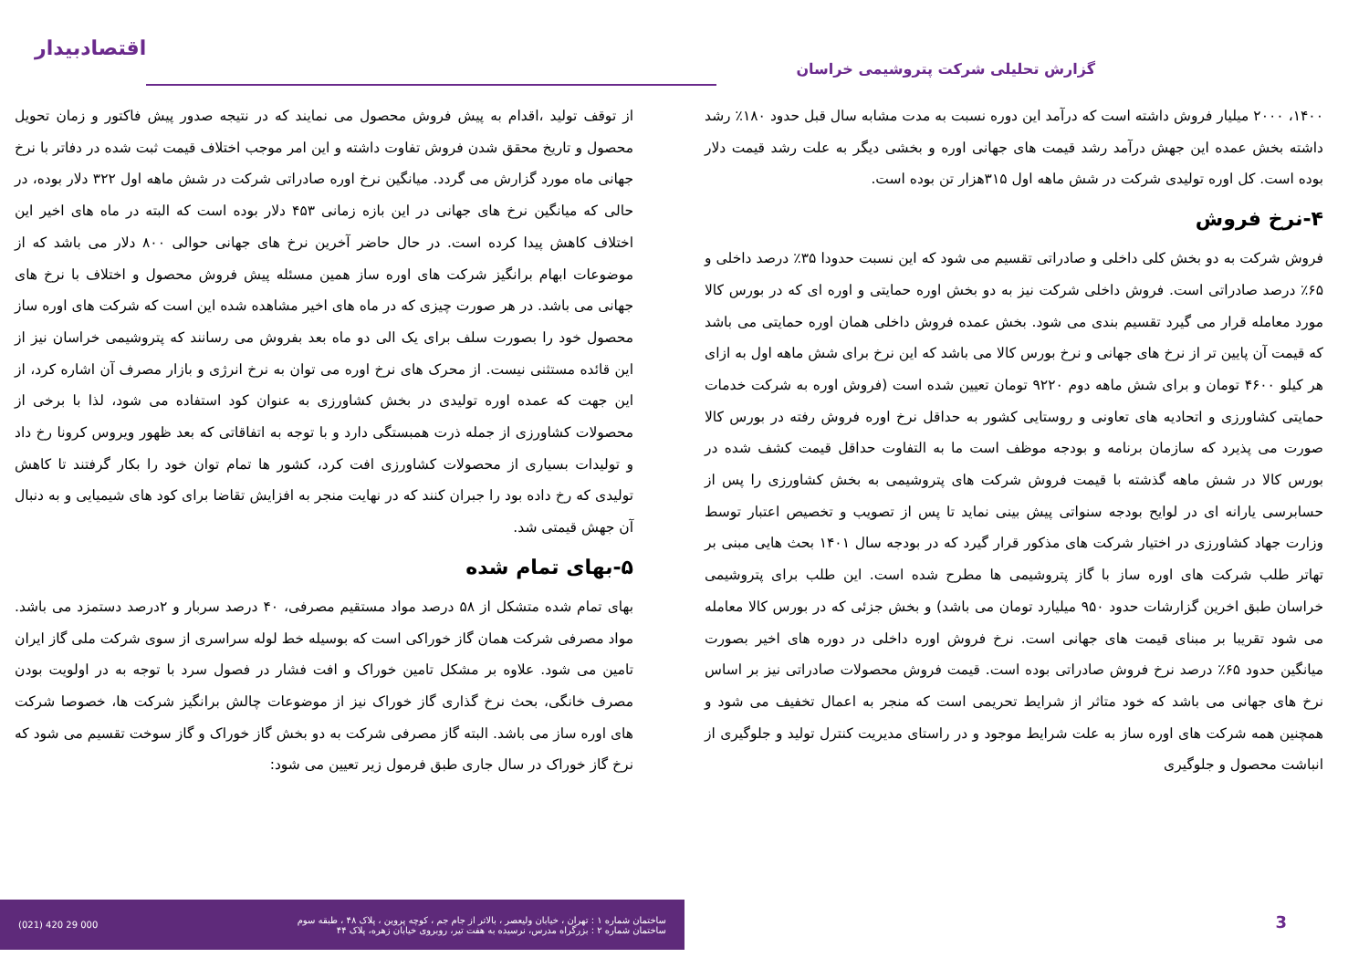گزارش تحلیلی شرکت پتروشیمی خراسان
اقتصادبیدار
۱۴۰۰، ۲۰۰۰ میلیار فروش داشته است که درآمد این دوره نسبت به مدت مشابه سال قبل حدود ۱۸۰٪ رشد داشته بخش عمده این جهش درآمد رشد قیمت های جهانی اوره و بخشی دیگر به علت رشد قیمت دلار بوده است. کل اوره تولیدی شرکت در شش ماهه اول ۳۱۵هزار تن بوده است.
۴-نرخ فروش
فروش شرکت به دو بخش کلی داخلی و صادراتی تقسیم می شود که این نسبت حدودا ۳۵٪ درصد داخلی و ۶۵٪ درصد صادراتی است. فروش داخلی شرکت نیز به دو بخش اوره حمایتی و اوره ای که در بورس کالا مورد معامله قرار می گیرد تقسیم بندی می شود. بخش عمده فروش داخلی همان اوره حمایتی می باشد که قیمت آن پایین تر از نرخ های جهانی و نرخ بورس کالا می باشد که این نرخ برای شش ماهه اول به ازای هر کیلو ۴۶۰۰ تومان و برای شش ماهه دوم ۹۲۲۰ تومان تعیین شده است (فروش اوره به شرکت خدمات حمایتی کشاورزی و اتحادیه های تعاونی و روستایی کشور به حداقل نرخ اوره فروش رفته در بورس کالا صورت می پذیرد که سازمان برنامه و بودجه موظف است ما به التفاوت حداقل قیمت کشف شده در بورس کالا در شش ماهه گذشته با قیمت فروش شرکت های پتروشیمی به بخش کشاورزی را پس از حسابرسی یارانه ای در لوایح بودجه سنواتی پیش بینی نماید تا پس از تصویب و تخصیص اعتبار توسط وزارت جهاد کشاورزی در اختیار شرکت های مذکور قرار گیرد که در بودجه سال ۱۴۰۱ بحث هایی مبنی بر تهاتر طلب شرکت های اوره ساز با گاز پتروشیمی ها مطرح شده است. این طلب برای پتروشیمی خراسان طبق اخرین گزارشات حدود ۹۵۰ میلیارد تومان می باشد) و بخش جزئی که در بورس کالا معامله می شود تقریبا بر مبنای قیمت های جهانی است. نرخ فروش اوره داخلی در دوره های اخیر بصورت میانگین حدود ۶۵٪ درصد نرخ فروش صادراتی بوده است. قیمت فروش محصولات صادراتی نیز بر اساس نرخ های جهانی می باشد که خود متاثر از شرایط تحریمی است که منجر به اعمال تخفیف می شود و همچنین همه شرکت های اوره ساز به علت شرایط موجود و در راستای مدیریت کنترل تولید و جلوگیری از انباشت محصول و جلوگیری
از توقف تولید ،اقدام به پیش فروش محصول می نمایند که در نتیجه صدور پیش فاکتور و زمان تحویل محصول و تاریخ محقق شدن فروش تفاوت داشته و این امر موجب اختلاف قیمت ثبت شده در دفاتر با نرخ جهانی ماه مورد گزارش می گردد. میانگین نرخ اوره صادراتی شرکت در شش ماهه اول ۳۲۲ دلار بوده، در حالی که میانگین نرخ های جهانی در این بازه زمانی ۴۵۳ دلار بوده است که البته در ماه های اخیر این اختلاف کاهش پیدا کرده است. در حال حاضر آخرین نرخ های جهانی حوالی ۸۰۰ دلار می باشد که از موضوعات ابهام برانگیز شرکت های اوره ساز همین مسئله پیش فروش محصول و اختلاف با نرخ های جهانی می باشد. در هر صورت چیزی که در ماه های اخیر مشاهده شده این است که شرکت های اوره ساز محصول خود را بصورت سلف برای یک الی دو ماه بعد بفروش می رسانند که پتروشیمی خراسان نیز از این قائده مستثنی نیست. از محرک های نرخ اوره می توان به نرخ انرژی و بازار مصرف آن اشاره کرد، از این جهت که عمده اوره تولیدی در بخش کشاورزی به عنوان کود استفاده می شود، لذا با برخی از محصولات کشاورزی از جمله ذرت همبستگی دارد و با توجه به اتفاقاتی که بعد ظهور ویروس کرونا رخ داد و تولیدات بسیاری از محصولات کشاورزی افت کرد، کشور ها تمام توان خود را بکار گرفتند تا کاهش تولیدی که رخ داده بود را جبران کنند که در نهایت منجر به افزایش تقاضا برای کود های شیمیایی و به دنبال آن جهش قیمتی شد.
۵-بهای تمام شده
بهای تمام شده متشکل از ۵۸ درصد مواد مستقیم مصرفی، ۴۰ درصد سربار و ۲درصد دستمزد می باشد. مواد مصرفی شرکت همان گاز خوراکی است که بوسیله خط لوله سراسری از سوی شرکت ملی گاز ایران تامین می شود. علاوه بر مشکل تامین خوراک و افت فشار در فصول سرد با توجه به در اولویت بودن مصرف خانگی، بحث نرخ گذاری گاز خوراک نیز از موضوعات چالش برانگیز شرکت ها، خصوصا شرکت های اوره ساز می باشد. البته گاز مصرفی شرکت به دو بخش گاز خوراک و گاز سوخت تقسیم می شود که نرخ گاز خوراک در سال جاری طبق فرمول زیر تعیین می شود:
3
ساختمان شماره ۱ : تهران ، خیابان ولیعصر ، بالاتر از جام جم ، کوچه پروین ، پلاک ۴۸ ، طبقه سوم
ساختمان شماره ۲ : بزرگراه مدرس، نرسیده به هفت تیر، روبروی خیابان زهره، پلاک ۴۴
(021) 420 29 000